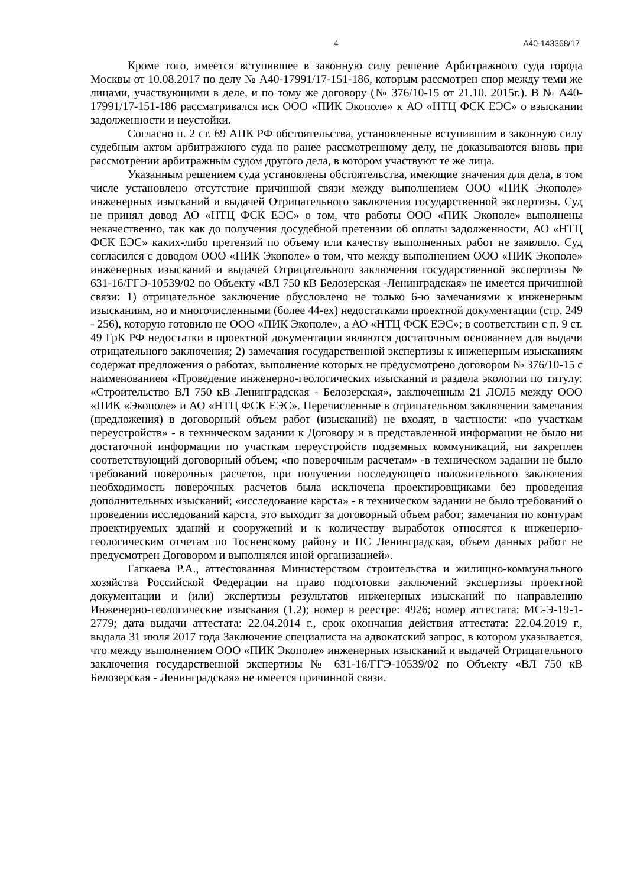4 А40-143368/17
Кроме того, имеется вступившее в законную силу решение Арбитражного суда города Москвы от 10.08.2017 по делу № А40-17991/17-151-186, которым рассмотрен спор между теми же лицами, участвующими в деле, и по тому же договору (№ 376/10-15 от 21.10. 2015г.). В № А40-17991/17-151-186 рассматривался иск ООО «ПИК Экополе» к АО «НТЦ ФСК ЕЭС» о взыскании задолженности и неустойки.
Согласно п. 2 ст. 69 АПК РФ обстоятельства, установленные вступившим в законную силу судебным актом арбитражного суда по ранее рассмотренному делу, не доказываются вновь при рассмотрении арбитражным судом другого дела, в котором участвуют те же лица.
Указанным решением суда установлены обстоятельства, имеющие значения для дела, в том числе установлено отсутствие причинной связи между выполнением ООО «ПИК Экополе» инженерных изысканий и выдачей Отрицательного заключения государственной экспертизы. Суд не принял довод АО «НТЦ ФСК ЕЭС» о том, что работы ООО «ПИК Экополе» выполнены некачественно, так как до получения досудебной претензии об оплаты задолженности, АО «НТЦ ФСК ЕЭС» каких-либо претензий по объему или качеству выполненных работ не заявляло. Суд согласился с доводом ООО «ПИК Экополе» о том, что между выполнением ООО «ПИК Экополе» инженерных изысканий и выдачей Отрицательного заключения государственной экспертизы № 631-16/ГГЭ-10539/02 по Объекту «ВЛ 750 кВ Белозерская -Ленинградская» не имеется причинной связи: 1) отрицательное заключение обусловлено не только 6-ю замечаниями к инженерным изысканиям, но и многочисленными (более 44-ех) недостатками проектной документации (стр. 249 - 256), которую готовило не ООО «ПИК Экополе», а АО «НТЦ ФСК ЕЭС»; в соответствии с п. 9 ст. 49 ГрК РФ недостатки в проектной документации являются достаточным основанием для выдачи отрицательного заключения; 2) замечания государственной экспертизы к инженерным изысканиям содержат предложения о работах, выполнение которых не предусмотрено договором № 376/10-15 с наименованием «Проведение инженерно-геологических изысканий и раздела экологии по титулу: «Строительство ВЛ 750 кВ Ленинградская - Белозерская», заключенным 21 ЛОЛ5 между ООО «ПИК «Экополе» и АО «НТЦ ФСК ЕЭС». Перечисленные в отрицательном заключении замечания (предложения) в договорный объем работ (изысканий) не входят, в частности: «по участкам переустройств» - в техническом задании к Договору и в представленной информации не было ни достаточной информации по участкам переустройств подземных коммуникаций, ни закреплен соответствующий договорный объем; «по поверочным расчетам» -в техническом задании не было требований поверочных расчетов, при получении последующего положительного заключения необходимость поверочных расчетов была исключена проектировщиками без проведения дополнительных изысканий; «исследование карста» - в техническом задании не было требований о проведении исследований карста, это выходит за договорный объем работ; замечания по контурам проектируемых зданий и сооружений и к количеству выработок относятся к инженерно-геологическим отчетам по Тосненскому району и ПС Ленинградская, объем данных работ не предусмотрен Договором и выполнялся иной организацией».
Гагкаева Р.А., аттестованная Министерством строительства и жилищно-коммунального хозяйства Российской Федерации на право подготовки заключений экспертизы проектной документации и (или) экспертизы результатов инженерных изысканий по направлению Инженерно-геологические изыскания (1.2); номер в реестре: 4926; номер аттестата: МС-Э-19-1-2779; дата выдачи аттестата: 22.04.2014 г., срок окончания действия аттестата: 22.04.2019 г., выдала 31 июля 2017 года Заключение специалиста на адвокатский запрос, в котором указывается, что между выполнением ООО «ПИК Экополе» инженерных изысканий и выдачей Отрицательного заключения государственной экспертизы № 631-16/ГГЭ-10539/02 по Объекту «ВЛ 750 кВ Белозерская - Ленинградская» не имеется причинной связи.